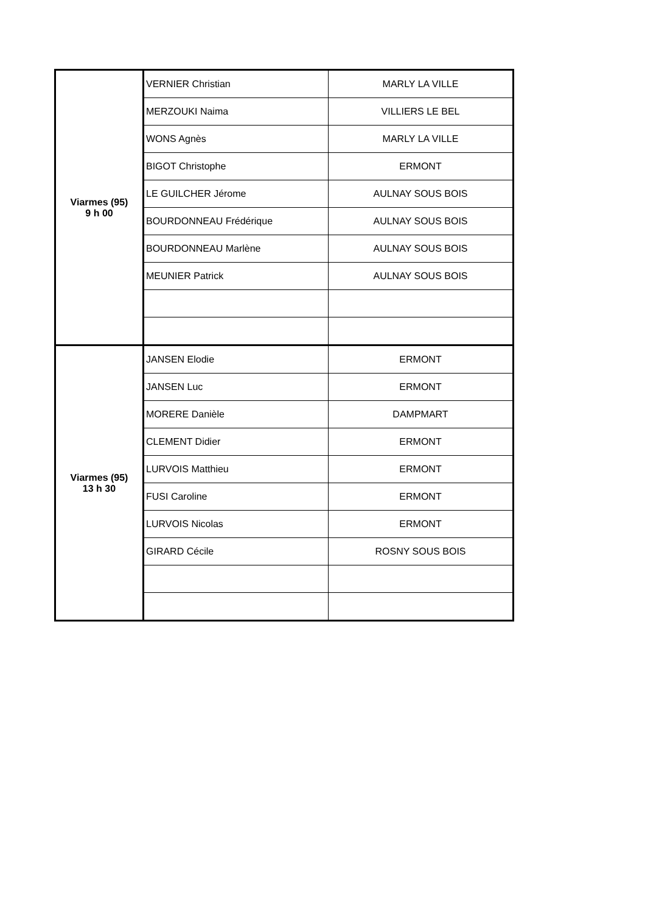| Viarmes (95) 9 h 00 | VERNIER Christian | MARLY LA VILLE |
| | MERZOUKI Naima | VILLIERS LE BEL |
| | WONS Agnès | MARLY LA VILLE |
| | BIGOT Christophe | ERMONT |
| | LE GUILCHER Jérome | AULNAY SOUS BOIS |
| | BOURDONNEAU Frédérique | AULNAY SOUS BOIS |
| | BOURDONNEAU Marlène | AULNAY SOUS BOIS |
| | MEUNIER Patrick | AULNAY SOUS BOIS |
| Viarmes (95) 13 h 30 | JANSEN Elodie | ERMONT |
| | JANSEN Luc | ERMONT |
| | MORERE Danièle | DAMPMART |
| | CLEMENT Didier | ERMONT |
| | LURVOIS Matthieu | ERMONT |
| | FUSI Caroline | ERMONT |
| | LURVOIS Nicolas | ERMONT |
| | GIRARD Cécile | ROSNY SOUS BOIS |